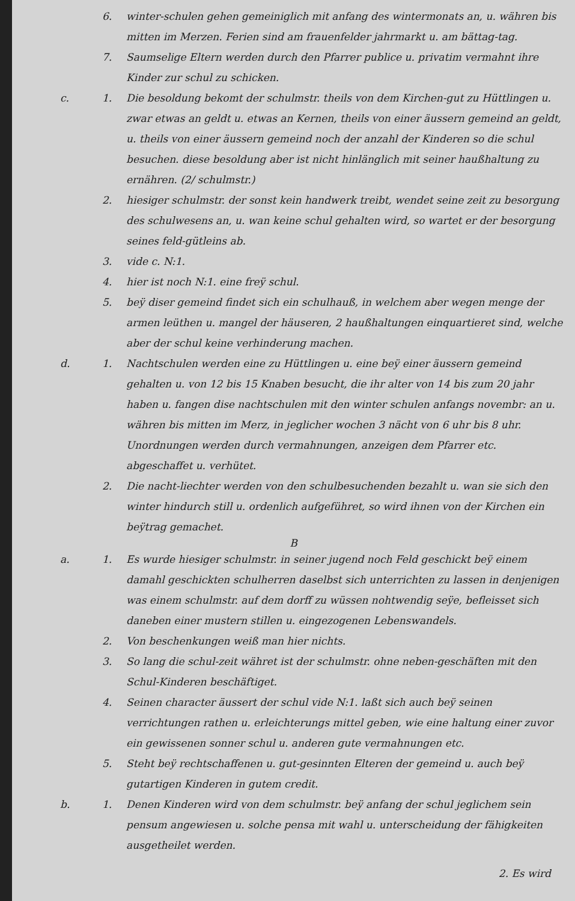6. winter-schulen gehen gemeiniglich mit anfang des wintermonats an, u. währen bis mitten im Merzen. Ferien sind am frauenfelder jahrmarkt u. am bättag-tag.
7. Saumselige Eltern werden durch den Pfarrer publice u. privatim vermahnt ihre Kinder zur schul zu schicken.
c. 1. Die besoldung bekomt der schulmstr. theils von dem Kirchen-gut zu Hüttlingen u. zwar etwas an geldt u. etwas an Kernen, theils von einer äussern gemeind an geldt, u. theils von einer äussern gemeind noch der anzahl der Kinderen so die schul besuchen. diese besoldung aber ist nicht hinlänglich mit seiner haußhaltung zu ernähren. (2/ schulmstr.)
2. hiesiger schulmstr. der sonst kein handwerk treibt, wendet seine zeit zu besorgung des schulwesens an, u. wan keine schul gehalten wird, so wartet er der besorgung seines feld-gütleins ab.
3. vide c. N:1.
4. hier ist noch N:1. eine freÿ schul.
5. beÿ diser gemeind findet sich ein schulhauß, in welchem aber wegen menge der armen leüthen u. mangel der häuseren, 2 haußhaltungen einquartieret sind, welche aber der schul keine verhinderung machen.
d. 1. Nachtschulen werden eine zu Hüttlingen u. eine beÿ einer äussern gemeind gehalten u. von 12 bis 15 Knaben besucht, die ihr alter von 14 bis zum 20 jahr haben u. fangen dise nachtschulen mit den winter schulen anfangs novembr: an u. währen bis mitten im Merz, in jeglicher wochen 3 nächt von 6 uhr bis 8 uhr. Unordnungen werden durch vermahnungen, anzeigen dem Pfarrer etc. abgeschaffet u. verhütet.
2. Die nacht-liechter werden von den schulbesuchenden bezahlt u. wan sie sich den winter hindurch still u. ordenlich aufgeführet, so wird ihnen von der Kirchen ein beÿtrag gemachet.
B
a. 1. Es wurde hiesiger schulmstr. in seiner jugend noch Feld geschickt beÿ einem damahl geschickten schulherren daselbst sich unterrichten zu lassen in denjenigen was einem schulmstr. auf dem dorff zu wüssen nohtwendig seÿe, befleisset sich daneben einer mustern stillen u. eingezogenen Lebenswandels.
2. Von beschenkungen weiß man hier nichts.
3. So lang die schul-zeit währet ist der schulmstr. ohne neben-geschäften mit den Schul-Kinderen beschäftiget.
4. Seinen character äussert der schul vide N:1. laßt sich auch beÿ seinen verrichtungen rathen u. erleichterungs mittel geben, wie eine haltung einer zuvor ein gewissenen sonner schul u. anderen gute vermahnungen etc.
5. Steht beÿ rechtschaffenen u. gut-gesinnten Elteren der gemeind u. auch beÿ gutartigen Kinderen in gutem credit.
b. 1. Denen Kinderen wird von dem schulmstr. beÿ anfang der schul jeglichem sein pensum angewiesen u. solche pensa mit wahl u. unterscheidung der fähigkeiten ausgetheilet werden.
2. Es wird